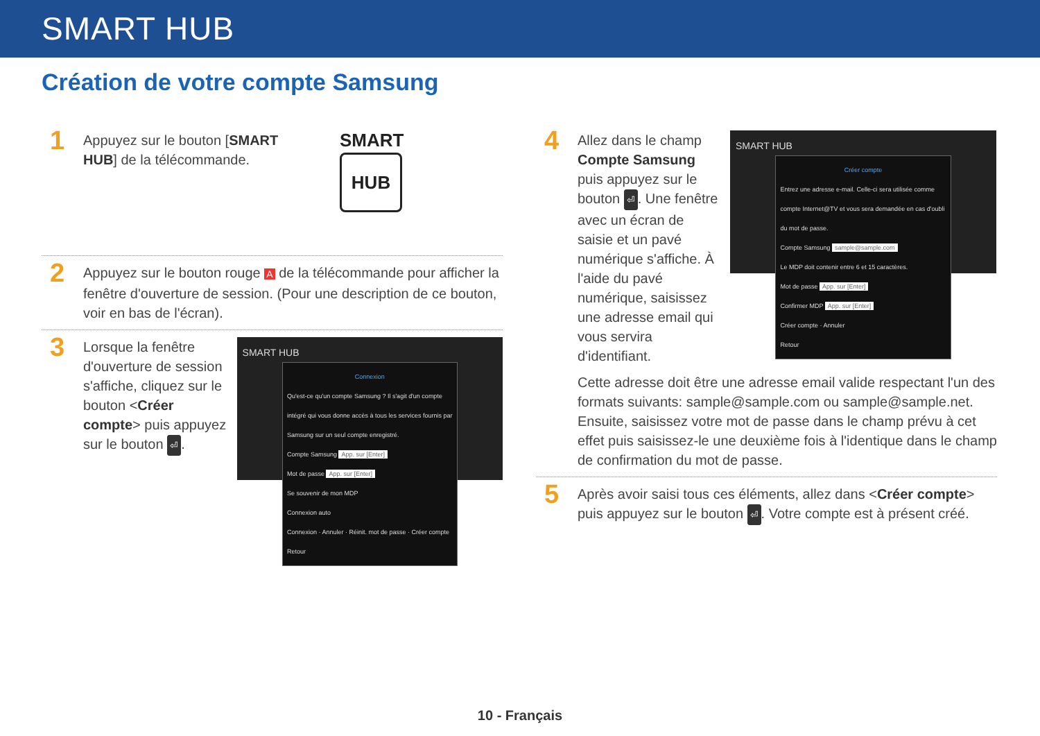SMART HUB
Création de votre compte Samsung
1
Appuyez sur le bouton [SMART HUB] de la télécommande.
SMART
HUB
2
Appuyez sur le bouton rouge A de la télécommande pour afficher la fenêtre d'ouverture de session. (Pour une description de ce bouton, voir en bas de l'écran).
3
Lorsque la fenêtre d'ouverture de session s'affiche, cliquez sur le bouton <Créer compte> puis appuyez sur le bouton ⏎.
SMART HUB
Connexion
Qu'est-ce qu'un compte Samsung ? Il s'agit d'un compte intégré qui vous donne accès à tous les services fournis par Samsung sur un seul compte enregistré.
Compte Samsung App. sur [Enter]
Mot de passe App. sur [Enter]
Se souvenir de mon MDP
Connexion auto
Connexion · Annuler · Réinit. mot de passe · Créer compte
Retour
4
Allez dans le champ Compte Samsung puis appuyez sur le bouton ⏎. Une fenêtre avec un écran de saisie et un pavé numérique s'affiche. À l'aide du pavé numérique, saisissez une adresse email qui vous servira d'identifiant.
SMART HUB
Créer compte
Entrez une adresse e-mail. Celle-ci sera utilisée comme compte Internet@TV et vous sera demandée en cas d'oubli du mot de passe.
Compte Samsung sample@sample.com
Le MDP doit contenir entre 6 et 15 caractères.
Mot de passe App. sur [Enter]
Confirmer MDP App. sur [Enter]
Créer compte · Annuler
Retour
Cette adresse doit être une adresse email valide respectant l'un des formats suivants: sample@sample.com ou sample@sample.net. Ensuite, saisissez votre mot de passe dans le champ prévu à cet effet puis saisissez-le une deuxième fois à l'identique dans le champ de confirmation du mot de passe.
5
Après avoir saisi tous ces éléments, allez dans <Créer compte> puis appuyez sur le bouton ⏎. Votre compte est à présent créé.
10 - Français